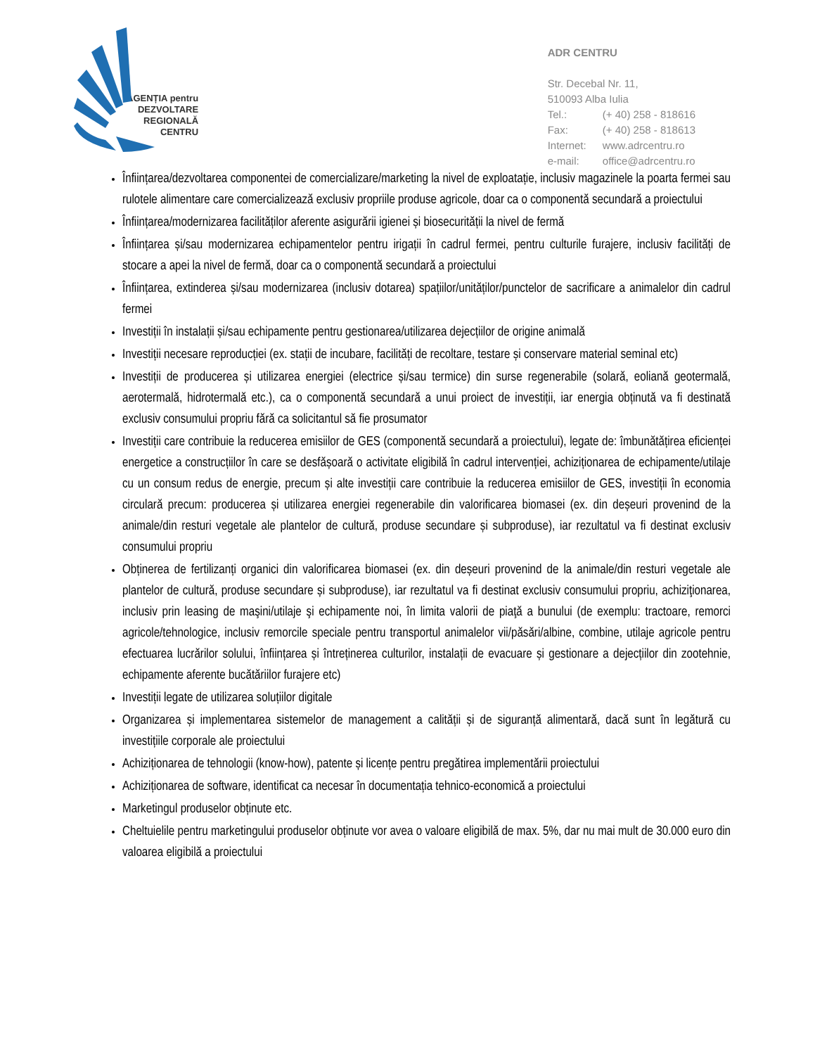AGENȚIA pentru
DEZVOLTARE
REGIONALĂ
CENTRU
ADR CENTRU
Str. Decebal Nr. 11,
510093 Alba Iulia
Tel.: (+ 40) 258 - 818616
Fax: (+ 40) 258 - 818613
Internet: www.adrcentru.ro
e-mail: office@adrcentru.ro
Înființarea/dezvoltarea componentei de comercializare/marketing la nivel de exploatație, inclusiv magazinele la poarta fermei sau rulotele alimentare care comercializează exclusiv propriile produse agricole, doar ca o componentă secundară a proiectului
Înființarea/modernizarea facilităților aferente asigurării igienei și biosecurității la nivel de fermă
Înființarea și/sau modernizarea echipamentelor pentru irigații în cadrul fermei, pentru culturile furajere, inclusiv facilități de stocare a apei la nivel de fermă, doar ca o componentă secundară a proiectului
Înființarea, extinderea și/sau modernizarea (inclusiv dotarea) spațiilor/unităților/punctelor de sacrificare a animalelor din cadrul fermei
Investiții în instalații și/sau echipamente pentru gestionarea/utilizarea dejecțiilor de origine animală
Investiții necesare reproducției (ex. stații de incubare, facilități de recoltare, testare și conservare material seminal etc)
Investiții de producerea și utilizarea energiei (electrice și/sau termice) din surse regenerabile (solară, eoliană geotermală, aerotermală, hidrotermală etc.), ca o componentă secundară a unui proiect de investiții, iar energia obținută va fi destinată exclusiv consumului propriu fără ca solicitantul să fie prosumator
Investiții care contribuie la reducerea emisiilor de GES (componentă secundară a proiectului), legate de: îmbunătățirea eficienței energetice a construcțiilor în care se desfășoară o activitate eligibilă în cadrul intervenției, achiziționarea de echipamente/utilaje cu un consum redus de energie, precum și alte investiții care contribuie la reducerea emisiilor de GES, investiții în economia circulară precum: producerea și utilizarea energiei regenerabile din valorificarea biomasei (ex. din deșeuri provenind de la animale/din resturi vegetale ale plantelor de cultură, produse secundare și subproduse), iar rezultatul va fi destinat exclusiv consumului propriu
Obținerea de fertilizanți organici din valorificarea biomasei (ex. din deșeuri provenind de la animale/din resturi vegetale ale plantelor de cultură, produse secundare și subproduse), iar rezultatul va fi destinat exclusiv consumului propriu, achiziţionarea, inclusiv prin leasing de maşini/utilaje şi echipamente noi, în limita valorii de piaţă a bunului (de exemplu: tractoare, remorci agricole/tehnologice, inclusiv remorcile speciale pentru transportul animalelor vii/păsări/albine, combine, utilaje agricole pentru efectuarea lucrărilor solului, înființarea și întreținerea culturilor, instalații de evacuare și gestionare a dejecțiilor din zootehnie, echipamente aferente bucătăriilor furajere etc)
Investiții legate de utilizarea soluțiilor digitale
Organizarea și implementarea sistemelor de management a calității și de siguranță alimentară, dacă sunt în legătură cu investițiile corporale ale proiectului
Achiziționarea de tehnologii (know-how), patente și licențe pentru pregătirea implementării proiectului
Achiziționarea de software, identificat ca necesar în documentația tehnico-economică a proiectului
Marketingul produselor obținute etc.
Cheltuielile pentru marketingului produselor obținute vor avea o valoare eligibilă de max. 5%, dar nu mai mult de 30.000 euro din valoarea eligibilă a proiectului